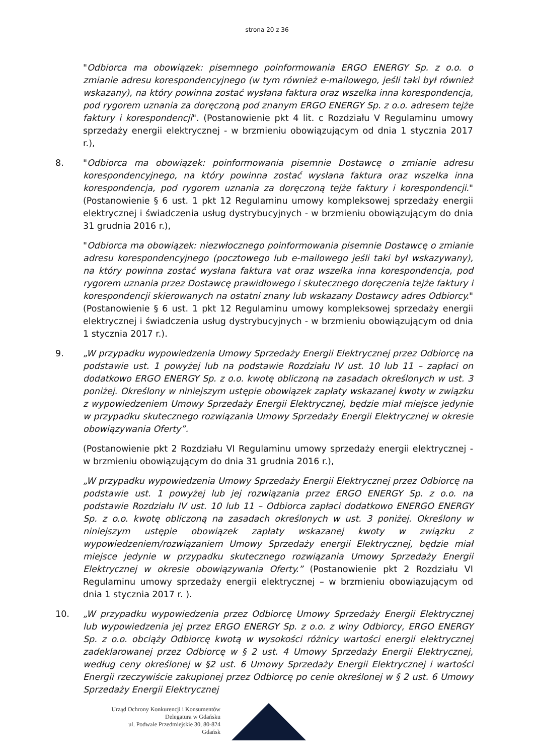strona 20 z 36
"Odbiorca ma obowiązek: pisemnego poinformowania ERGO ENERGY Sp. z o.o. o zmianie adresu korespondencyjnego (w tym również e-mailowego, jeśli taki był również wskazany), na który powinna zostać wysłana faktura oraz wszelka inna korespondencja, pod rygorem uznania za doręczoną pod znanym ERGO ENERGY Sp. z o.o. adresem tejże faktury i korespondencji". (Postanowienie pkt 4 lit. c Rozdziału V Regulaminu umowy sprzedaży energii elektrycznej - w brzmieniu obowiązującym od dnia 1 stycznia 2017 r.),
8. "Odbiorca ma obowiązek: poinformowania pisemnie Dostawcę o zmianie adresu korespondencyjnego, na który powinna zostać wysłana faktura oraz wszelka inna korespondencja, pod rygorem uznania za doręczoną tejże faktury i korespondencji." (Postanowienie § 6 ust. 1 pkt 12 Regulaminu umowy kompleksowej sprzedaży energii elektrycznej i świadczenia usług dystrybucyjnych - w brzmieniu obowiązującym do dnia 31 grudnia 2016 r.),
"Odbiorca ma obowiązek: niezwłocznego poinformowania pisemnie Dostawcę o zmianie adresu korespondencyjnego (pocztowego lub e-mailowego jeśli taki był wskazywany), na który powinna zostać wysłana faktura vat oraz wszelka inna korespondencja, pod rygorem uznania przez Dostawcę prawidłowego i skutecznego doręczenia tejże faktury i korespondencji skierowanych na ostatni znany lub wskazany Dostawcy adres Odbiorcy." (Postanowienie § 6 ust. 1 pkt 12 Regulaminu umowy kompleksowej sprzedaży energii elektrycznej i świadczenia usług dystrybucyjnych - w brzmieniu obowiązującym od dnia 1 stycznia 2017 r.).
9. „W przypadku wypowiedzenia Umowy Sprzedaży Energii Elektrycznej przez Odbiorcę na podstawie ust. 1 powyżej lub na podstawie Rozdziału IV ust. 10 lub 11 – zapłaci on dodatkowo ERGO ENERGY Sp. z o.o. kwotę obliczoną na zasadach określonych w ust. 3 poniżej. Określony w niniejszym ustępie obowiązek zapłaty wskazanej kwoty w związku z wypowiedzeniem Umowy Sprzedaży Energii Elektrycznej, będzie miał miejsce jedynie w przypadku skutecznego rozwiązania Umowy Sprzedaży Energii Elektrycznej w okresie obowiązywania Oferty”.
(Postanowienie pkt 2 Rozdziału VI Regulaminu umowy sprzedaży energii elektrycznej - w brzmieniu obowiązującym do dnia 31 grudnia 2016 r.),
„W przypadku wypowiedzenia Umowy Sprzedaży Energii Elektrycznej przez Odbiorcę na podstawie ust. 1 powyżej lub jej rozwiązania przez ERGO ENERGY Sp. z o.o. na podstawie Rozdziału IV ust. 10 lub 11 – Odbiorca zapłaci dodatkowo ENERGO ENERGY Sp. z o.o. kwotę obliczoną na zasadach określonych w ust. 3 poniżej. Określony w niniejszym ustępie obowiązek zapłaty wskazanej kwoty w związku z wypowiedzeniem/rozwiązaniem Umowy Sprzedaży energii Elektrycznej, będzie miał miejsce jedynie w przypadku skutecznego rozwiązania Umowy Sprzedaży Energii Elektrycznej w okresie obowiązywania Oferty.” (Postanowienie pkt 2 Rozdziału VI Regulaminu umowy sprzedaży energii elektrycznej – w brzmieniu obowiązującym od dnia 1 stycznia 2017 r. ).
10. „W przypadku wypowiedzenia przez Odbiorcę Umowy Sprzedaży Energii Elektrycznej lub wypowiedzenia jej przez ERGO ENERGY Sp. z o.o. z winy Odbiorcy, ERGO ENERGY Sp. z o.o. obciąży Odbiorcę kwotą w wysokości różnicy wartości energii elektrycznej zadeklarowanej przez Odbiorcę w § 2 ust. 4 Umowy Sprzedaży Energii Elektrycznej, według ceny określonej w §2 ust. 6 Umowy Sprzedaży Energii Elektrycznej i wartości Energii rzeczywiście zakupionej przez Odbiorcę po cenie określonej w § 2 ust. 6 Umowy Sprzedaży Energii Elektrycznej
Urząd Ochrony Konkurencji i Konsumentów
Delegatura w Gdańsku
ul. Podwale Przedmiejskie 30, 80-824 Gdańsk